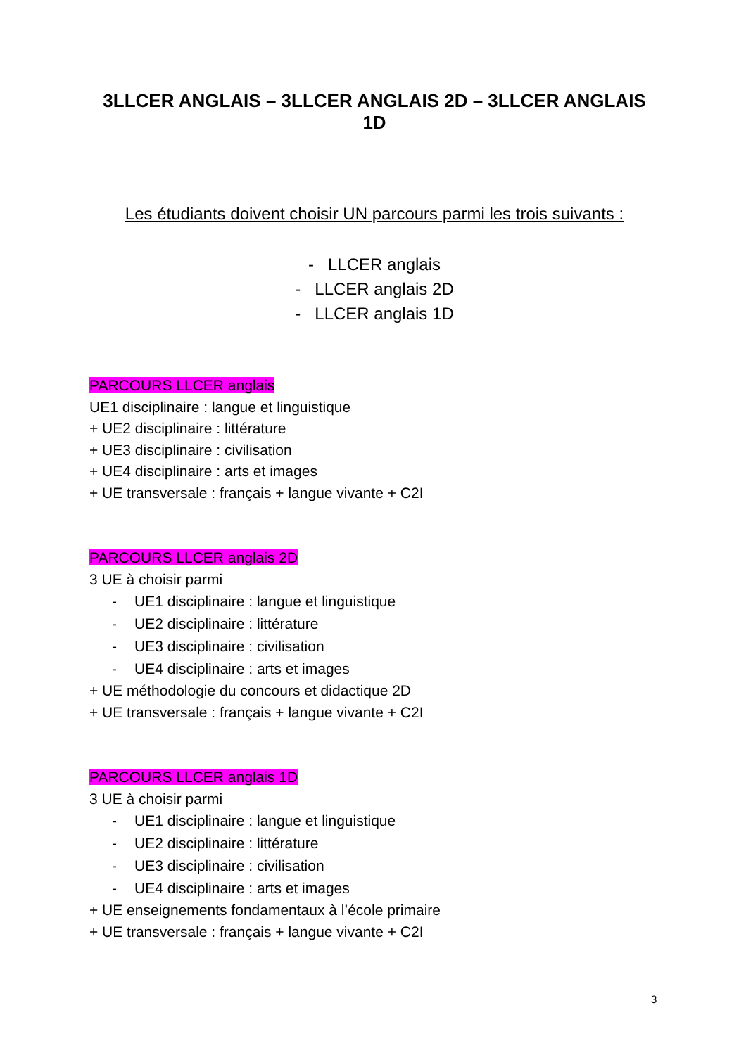3LLCER ANGLAIS – 3LLCER ANGLAIS 2D – 3LLCER ANGLAIS 1D
Les étudiants doivent choisir UN parcours parmi les trois suivants :
- LLCER anglais
- LLCER anglais 2D
- LLCER anglais 1D
PARCOURS LLCER anglais
UE1 disciplinaire : langue et linguistique
+ UE2 disciplinaire : littérature
+ UE3 disciplinaire : civilisation
+ UE4 disciplinaire : arts et images
+ UE transversale : français + langue vivante + C2I
PARCOURS LLCER anglais 2D
3 UE à choisir parmi
- UE1 disciplinaire : langue et linguistique
- UE2 disciplinaire : littérature
- UE3 disciplinaire : civilisation
- UE4 disciplinaire : arts et images
+ UE méthodologie du concours et didactique 2D
+ UE transversale : français + langue vivante + C2I
PARCOURS LLCER anglais 1D
3 UE à choisir parmi
- UE1 disciplinaire : langue et linguistique
- UE2 disciplinaire : littérature
- UE3 disciplinaire : civilisation
- UE4 disciplinaire : arts et images
+ UE enseignements fondamentaux à l’école primaire
+ UE transversale : français + langue vivante + C2I
3